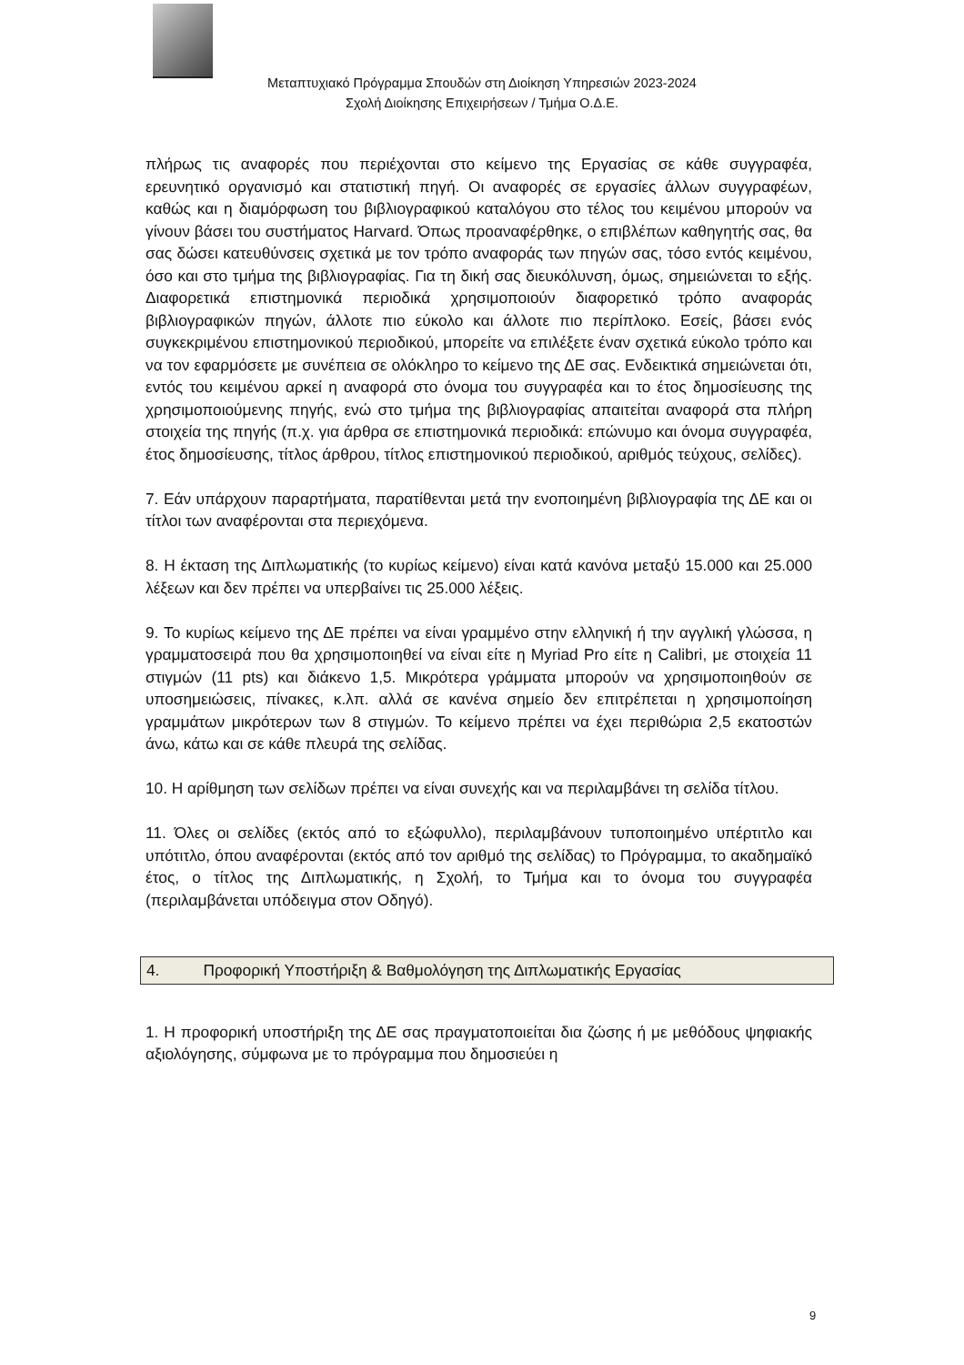Μεταπτυχιακό Πρόγραμμα Σπουδών στη Διοίκηση Υπηρεσιών 2023-2024
Σχολή Διοίκησης Επιχειρήσεων / Τμήμα Ο.Δ.Ε.
πλήρως τις αναφορές που περιέχονται στο κείμενο της Εργασίας σε κάθε συγγραφέα, ερευνητικό οργανισμό και στατιστική πηγή. Οι αναφορές σε εργασίες άλλων συγγραφέων, καθώς και η διαμόρφωση του βιβλιογραφικού καταλόγου στο τέλος του κειμένου μπορούν να γίνουν βάσει του συστήματος Harvard. Όπως προαναφέρθηκε, ο επιβλέπων καθηγητής σας, θα σας δώσει κατευθύνσεις σχετικά με τον τρόπο αναφοράς των πηγών σας, τόσο εντός κειμένου, όσο και στο τμήμα της βιβλιογραφίας. Για τη δική σας διευκόλυνση, όμως, σημειώνεται το εξής. Διαφορετικά επιστημονικά περιοδικά χρησιμοποιούν διαφορετικό τρόπο αναφοράς βιβλιογραφικών πηγών, άλλοτε πιο εύκολο και άλλοτε πιο περίπλοκο. Εσείς, βάσει ενός συγκεκριμένου επιστημονικού περιοδικού, μπορείτε να επιλέξετε έναν σχετικά εύκολο τρόπο και να τον εφαρμόσετε με συνέπεια σε ολόκληρο το κείμενο της ΔΕ σας. Ενδεικτικά σημειώνεται ότι, εντός του κειμένου αρκεί η αναφορά στο όνομα του συγγραφέα και το έτος δημοσίευσης της χρησιμοποιούμενης πηγής, ενώ στο τμήμα της βιβλιογραφίας απαιτείται αναφορά στα πλήρη στοιχεία της πηγής (π.χ. για άρθρα σε επιστημονικά περιοδικά: επώνυμο και όνομα συγγραφέα, έτος δημοσίευσης, τίτλος άρθρου, τίτλος επιστημονικού περιοδικού, αριθμός τεύχους, σελίδες).
7. Εάν υπάρχουν παραρτήματα, παρατίθενται μετά την ενοποιημένη βιβλιογραφία της ΔΕ και οι τίτλοι των αναφέρονται στα περιεχόμενα.
8. Η έκταση της Διπλωματικής (το κυρίως κείμενο) είναι κατά κανόνα μεταξύ 15.000 και 25.000 λέξεων και δεν πρέπει να υπερβαίνει τις 25.000 λέξεις.
9. Το κυρίως κείμενο της ΔΕ πρέπει να είναι γραμμένο στην ελληνική ή την αγγλική γλώσσα, η γραμματοσειρά που θα χρησιμοποιηθεί να είναι είτε η Myriad Pro είτε η Calibri, με στοιχεία 11 στιγμών (11 pts) και διάκενο 1,5. Μικρότερα γράμματα μπορούν να χρησιμοποιηθούν σε υποσημειώσεις, πίνακες, κ.λπ. αλλά σε κανένα σημείο δεν επιτρέπεται η χρησιμοποίηση γραμμάτων μικρότερων των 8 στιγμών. Το κείμενο πρέπει να έχει περιθώρια 2,5 εκατοστών άνω, κάτω και σε κάθε πλευρά της σελίδας.
10. Η αρίθμηση των σελίδων πρέπει να είναι συνεχής και να περιλαμβάνει τη σελίδα τίτλου.
11. Όλες οι σελίδες (εκτός από το εξώφυλλο), περιλαμβάνουν τυποποιημένο υπέρτιτλο και υπότιτλο, όπου αναφέρονται (εκτός από τον αριθμό της σελίδας) το Πρόγραμμα, το ακαδημαϊκό έτος, ο τίτλος της Διπλωματικής, η Σχολή, το Τμήμα και το όνομα του συγγραφέα (περιλαμβάνεται υπόδειγμα στον Οδηγό).
4. Προφορική Υποστήριξη & Βαθμολόγηση της Διπλωματικής Εργασίας
1. Η προφορική υποστήριξη της ΔΕ σας πραγματοποιείται δια ζώσης ή με μεθόδους ψηφιακής αξιολόγησης, σύμφωνα με το πρόγραμμα που δημοσιεύει η
9